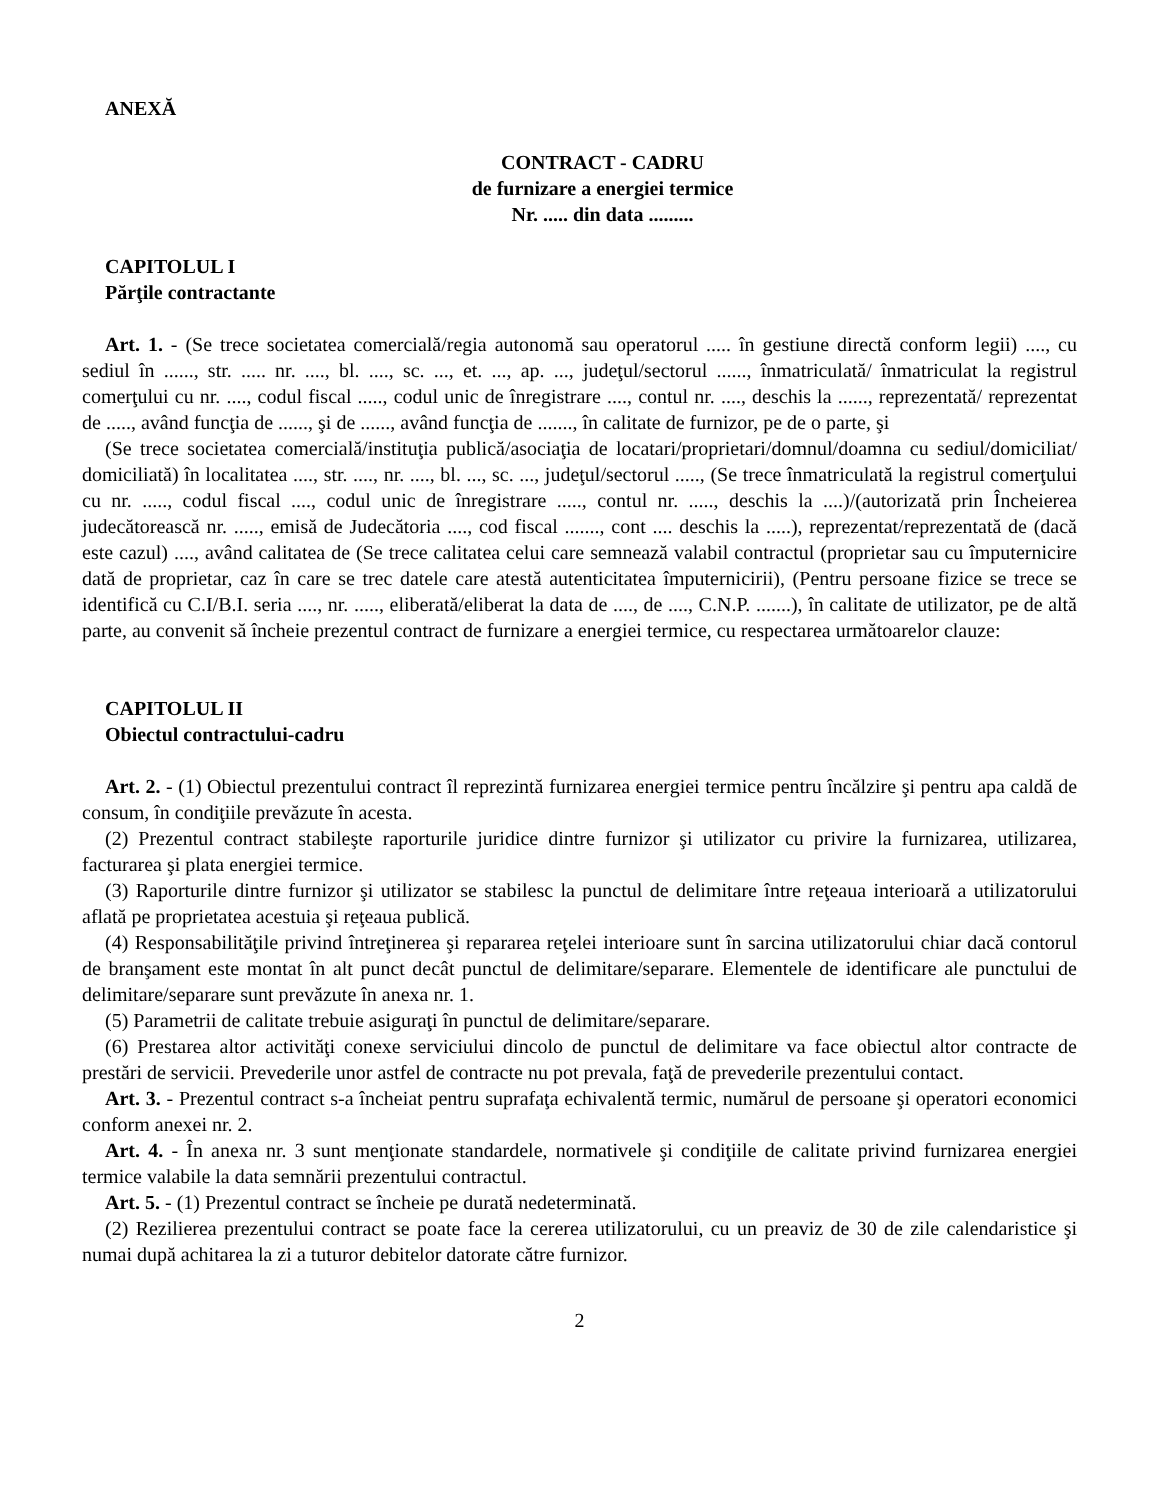ANEXĂ
CONTRACT - CADRU
de furnizare a energiei termice
Nr. ..... din data .........
CAPITOLUL I
Părţile contractante
Art. 1. - (Se trece societatea comercială/regia autonomă sau operatorul ..... în gestiune directă conform legii) ...., cu sediul în ......, str. ..... nr. ...., bl. ...., sc. ..., et. ..., ap. ..., judeţul/sectorul ......, înmatriculată/ înmatriculat la registrul comerţului cu nr. ...., codul fiscal ....., codul unic de înregistrare ...., contul nr. ...., deschis la ......, reprezentată/ reprezentat de ....., având funcţia de ......, şi de ......, având funcţia de ......., în calitate de furnizor, pe de o parte, şi
(Se trece societatea comercială/instituţia publică/asociaţia de locatari/proprietari/domnul/doamna cu sediul/domiciliat/ domiciliată) în localitatea ...., str. ...., nr. ...., bl. ..., sc. ..., judeţul/sectorul ....., (Se trece înmatriculată la registrul comerţului cu nr. ....., codul fiscal ...., codul unic de înregistrare ....., contul nr. ....., deschis la ....)/(autorizată prin Încheierea judecătorească nr. ....., emisă de Judecătoria ...., cod fiscal ......., cont .... deschis la .....), reprezentat/reprezentată de (dacă este cazul) ...., având calitatea de (Se trece calitatea celui care semnează valabil contractul (proprietar sau cu împuternicire dată de proprietar, caz în care se trec datele care atestă autenticitatea împuternicirii), (Pentru persoane fizice se trece se identifică cu C.I/B.I. seria ...., nr. ....., eliberată/eliberat la data de ...., de ...., C.N.P. .......), în calitate de utilizator, pe de altă parte, au convenit să încheie prezentul contract de furnizare a energiei termice, cu respectarea următoarelor clauze:
CAPITOLUL II
Obiectul contractului-cadru
Art. 2. - (1) Obiectul prezentului contract îl reprezintă furnizarea energiei termice pentru încălzire şi pentru apa caldă de consum, în condiţiile prevăzute în acesta.
(2) Prezentul contract stabileşte raporturile juridice dintre furnizor şi utilizator cu privire la furnizarea, utilizarea, facturarea şi plata energiei termice.
(3) Raporturile dintre furnizor şi utilizator se stabilesc la punctul de delimitare între reţeaua interioară a utilizatorului aflată pe proprietatea acestuia şi reţeaua publică.
(4) Responsabilităţile privind întreţinerea şi repararea reţelei interioare sunt în sarcina utilizatorului chiar dacă contorul de branşament este montat în alt punct decât punctul de delimitare/separare. Elementele de identificare ale punctului de delimitare/separare sunt prevăzute în anexa nr. 1.
(5) Parametrii de calitate trebuie asiguraţi în punctul de delimitare/separare.
(6) Prestarea altor activităţi conexe serviciului dincolo de punctul de delimitare va face obiectul altor contracte de prestări de servicii. Prevederile unor astfel de contracte nu pot prevala, faţă de prevederile prezentului contact.
Art. 3. - Prezentul contract s-a încheiat pentru suprafaţa echivalentă termic, numărul de persoane şi operatori economici conform anexei nr. 2.
Art. 4. - În anexa nr. 3 sunt menţionate standardele, normativele şi condiţiile de calitate privind furnizarea energiei termice valabile la data semnării prezentului contractul.
Art. 5. - (1) Prezentul contract se încheie pe durată nedeterminată.
(2) Rezilierea prezentului contract se poate face la cererea utilizatorului, cu un preaviz de 30 de zile calendaristice şi numai după achitarea la zi a tuturor debitelor datorate către furnizor.
2